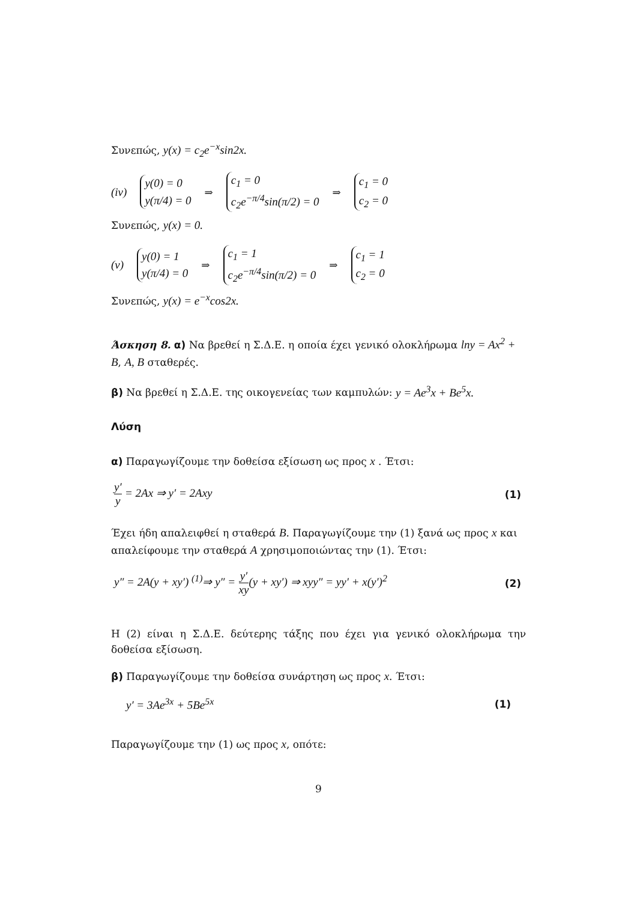Συνεπώς, y(x) = c<sub>2</sub>e<sup>−x</sup>sin2x.
(iv)
y(0) = 0
y(π/4) = 0
⇒
c<sub>1</sub> = 0
c<sub>2</sub>e<sup>−π/4</sup>sin(π/2) = 0
⇒
c<sub>1</sub> = 0
c<sub>2</sub> = 0
Συνεπώς, y(x) = 0.
(v)
y(0) = 1
y(π/4) = 0
⇒
c<sub>1</sub> = 1
c<sub>2</sub>e<sup>−π/4</sup>sin(π/2) = 0
⇒
c<sub>1</sub> = 1
c<sub>2</sub> = 0
Συνεπώς, y(x) = e<sup>−x</sup>cos2x.
Άσκηση 8. α) Να βρεθεί η Σ.Δ.Ε. η οποία έχει γενικό ολοκλήρωμα lny = Ax<sup>2</sup> + B, A, B σταθερές.
β) Να βρεθεί η Σ.Δ.Ε. της οικογενείας των καμπυλών: y = Ae<sup>3</sup>x + Be<sup>5</sup>x.
Λύση
α) Παραγωγίζουμε την δοθείσα εξίσωση ως προς x . Έτσι:
y′ y = 2Ax ⇒ y′ = 2Axy (1)
Έχει ήδη απαλειφθεί η σταθερά B. Παραγωγίζουμε την (1) ξανά ως προς x και απαλείφουμε την σταθερά A χρησιμοποιώντας την (1). Έτσι:
y″ = 2A(y + xy′) <sup>(1)</sup>⇒ y″ = y′ xy(y + xy′) ⇒ xyy″ = yy′ + x(y′)<sup>2</sup> (2)
Η (2) είναι η Σ.Δ.Ε. δεύτερης τάξης που έχει για γενικό ολοκλήρωμα την δοθείσα εξίσωση.
β) Παραγωγίζουμε την δοθείσα συνάρτηση ως προς x. Έτσι:
y′ = 3Ae<sup>3x</sup> + 5Be<sup>5x</sup> (1)
Παραγωγίζουμε την (1) ως προς x, οπότε:
9